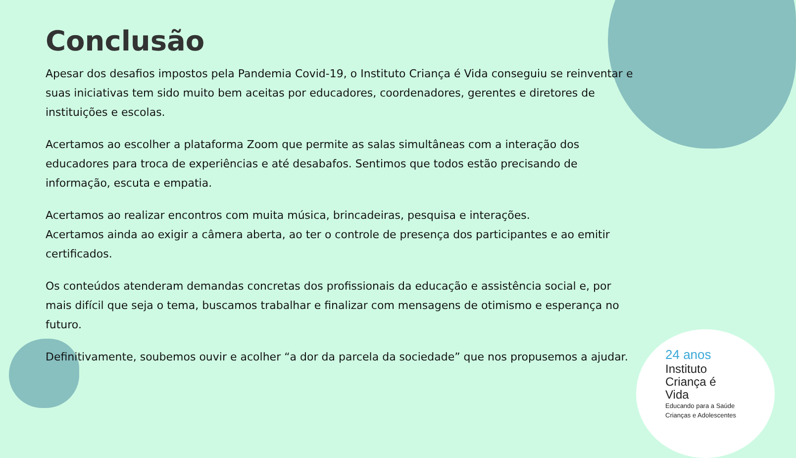Conclusão
Apesar dos desafios impostos pela Pandemia Covid-19, o Instituto Criança é Vida conseguiu se reinventar e suas iniciativas tem sido muito bem aceitas por educadores, coordenadores, gerentes e diretores de instituições e escolas.
Acertamos ao escolher a plataforma Zoom que permite as salas simultâneas com a interação dos educadores para troca de experiências e até desabafos. Sentimos que todos estão precisando de informação, escuta e empatia.
Acertamos ao realizar encontros com muita música, brincadeiras, pesquisa e interações.
Acertamos ainda ao exigir a câmera aberta, ao ter o controle de presença dos participantes e ao emitir certificados.
Os conteúdos atenderam demandas concretas dos profissionais da educação e assistência social e, por mais difícil que seja o tema, buscamos trabalhar e finalizar com mensagens de otimismo e esperança no futuro.
Definitivamente, soubemos ouvir e acolher “a dor da parcela da sociedade” que nos propusemos a ajudar.
24 anos
Instituto
Criança é Vida
Educando para a Saúde
Crianças e Adolescentes